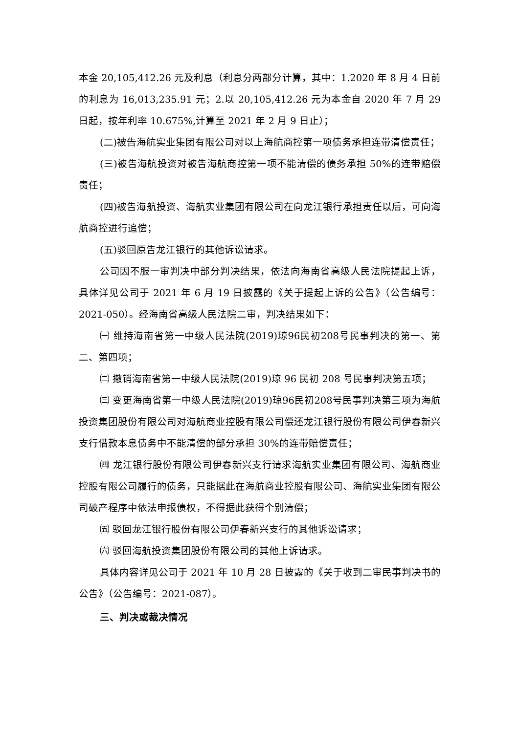本金 20,105,412.26 元及利息（利息分两部分计算，其中：1.2020 年 8 月 4 日前的利息为 16,013,235.91 元；2.以 20,105,412.26 元为本金自 2020 年 7 月 29 日起，按年利率 10.675%,计算至 2021 年 2 月 9 日止）；
(二)被告海航实业集团有限公司对以上海航商控第一项债务承担连带清偿责任；
(三)被告海航投资对被告海航商控第一项不能清偿的债务承担 50%的连带赔偿责任；
(四)被告海航投资、海航实业集团有限公司在向龙江银行承担责任以后，可向海航商控进行追偿；
(五)驳回原告龙江银行的其他诉讼请求。
公司因不服一审判决中部分判决结果，依法向海南省高级人民法院提起上诉，具体详见公司于 2021 年 6 月 19 日披露的《关于提起上诉的公告》（公告编号：2021-050）。经海南省高级人民法院二审，判决结果如下：
㈠ 维持海南省第一中级人民法院(2019)琼96民初208号民事判决的第一、第二、第四项；
㈡ 撤销海南省第一中级人民法院(2019)琼 96 民初 208 号民事判决第五项；
㈢ 变更海南省第一中级人民法院(2019)琼96民初208号民事判决第三项为海航投资集团股份有限公司对海航商业控股有限公司偿还龙江银行股份有限公司伊春新兴支行借款本息债务中不能清偿的部分承担 30%的连带赔偿责任；
㈣ 龙江银行股份有限公司伊春新兴支行请求海航实业集团有限公司、海航商业控股有限公司履行的债务，只能据此在海航商业控股有限公司、海航实业集团有限公司破产程序中依法申报债权，不得据此获得个别清偿；
㈤ 驳回龙江银行股份有限公司伊春新兴支行的其他诉讼请求；
㈥ 驳回海航投资集团股份有限公司的其他上诉请求。
具体内容详见公司于 2021 年 10 月 28 日披露的《关于收到二审民事判决书的公告》（公告编号：2021-087）。
三、判决或裁决情况